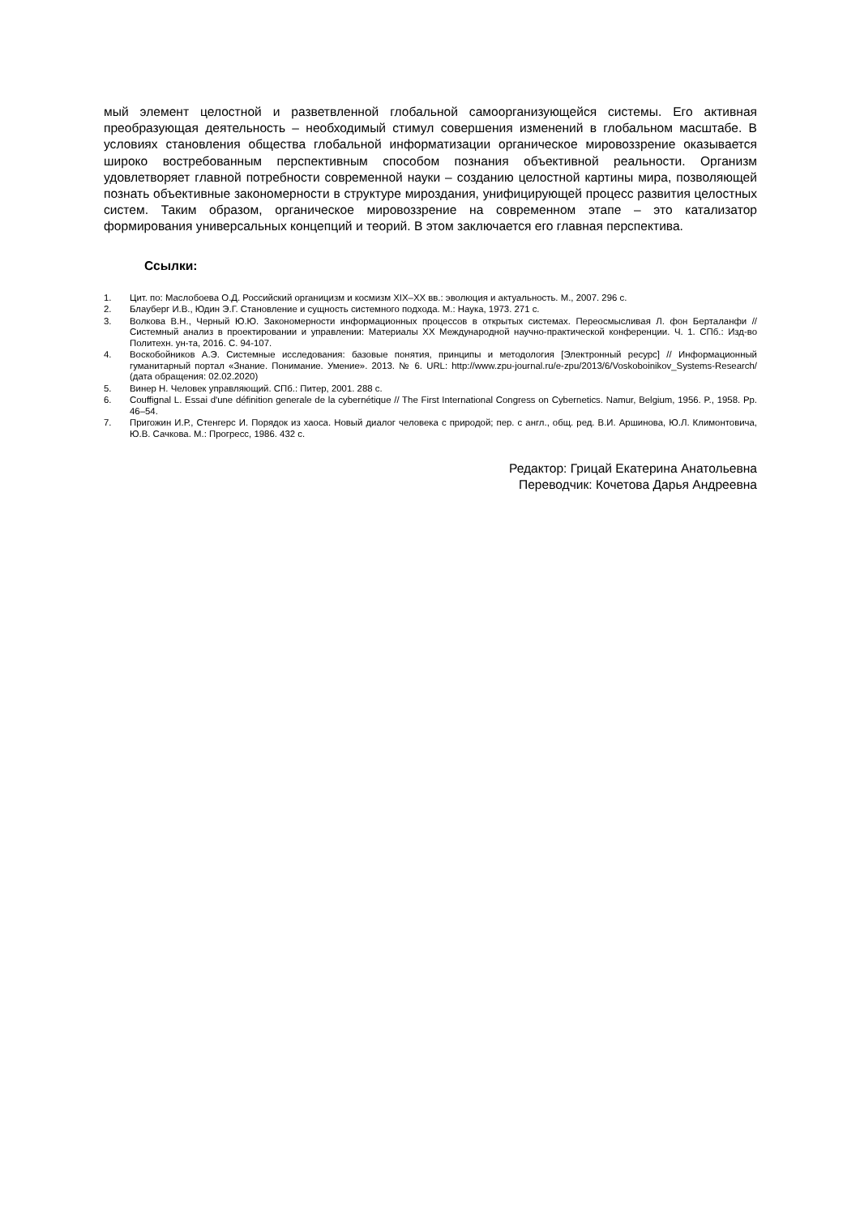мый элемент целостной и разветвленной глобальной самоорганизующейся системы. Его активная преобразующая деятельность – необходимый стимул совершения изменений в глобальном масштабе. В условиях становления общества глобальной информатизации органическое мировоззрение оказывается широко востребованным перспективным способом познания объективной реальности. Организм удовлетворяет главной потребности современной науки – созданию целостной картины мира, позволяющей познать объективные закономерности в структуре мироздания, унифицирующей процесс развития целостных систем. Таким образом, органическое мировоззрение на современном этапе – это катализатор формирования универсальных концепций и теорий. В этом заключается его главная перспектива.
Ссылки:
1. Цит. по: Маслобоева О.Д. Российский органицизм и космизм XIX–XX вв.: эволюция и актуальность. М., 2007. 296 с.
2. Блауберг И.В., Юдин Э.Г. Становление и сущность системного подхода. М.: Наука, 1973. 271 с.
3. Волкова В.Н., Черный Ю.Ю. Закономерности информационных процессов в открытых системах. Переосмысливая Л. фон Берталанфи // Системный анализ в проектировании и управлении: Материалы XX Международной научно-практической конференции. Ч. 1. СПб.: Изд-во Политехн. ун-та, 2016. С. 94-107.
4. Воскобойников А.Э. Системные исследования: базовые понятия, принципы и методология [Электронный ресурс] // Информационный гуманитарный портал «Знание. Понимание. Умение». 2013. № 6. URL: http://www.zpu-journal.ru/e-zpu/2013/6/Voskoboinikov_Systems-Research/ (дата обращения: 02.02.2020)
5. Винер Н. Человек управляющий. СПб.: Питер, 2001. 288 с.
6. Couffignal L. Essai d'une définition generale de la cybernétique // The First International Congress on Cybernetics. Namur, Belgium, 1956. P., 1958. Pp. 46–54.
7. Пригожин И.Р., Стенгерс И. Порядок из хаоса. Новый диалог человека с природой; пер. с англ., общ. ред. В.И. Аршинова, Ю.Л. Климонтовича, Ю.В. Сачкова. М.: Прогресс, 1986. 432 с.
Редактор: Грицай Екатерина Анатольевна
Переводчик: Кочетова Дарья Андреевна